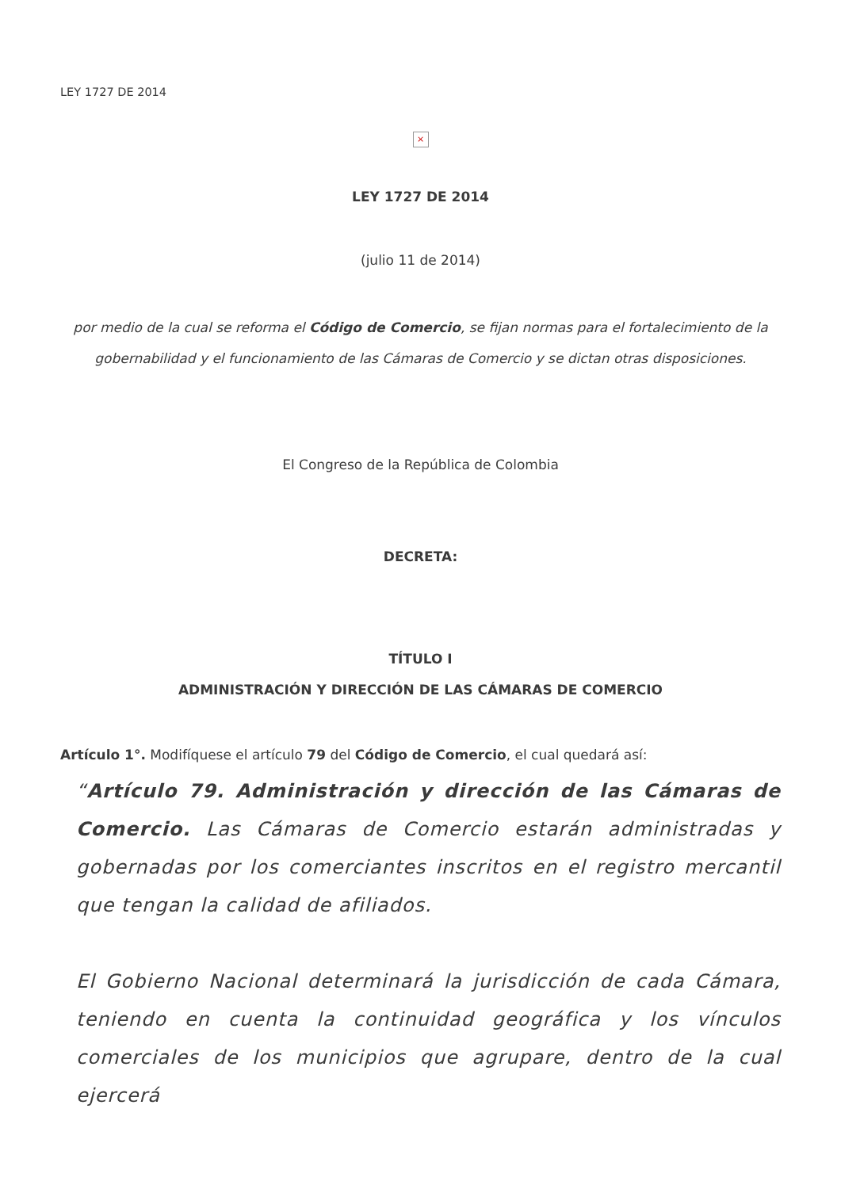LEY 1727 DE 2014
×
LEY 1727 DE 2014
(julio 11 de 2014)
por medio de la cual se reforma el Código de Comercio, se fijan normas para el fortalecimiento de la gobernabilidad y el funcionamiento de las Cámaras de Comercio y se dictan otras disposiciones.
El Congreso de la República de Colombia
DECRETA:
TÍTULO I
ADMINISTRACIÓN Y DIRECCIÓN DE LAS CÁMARAS DE COMERCIO
Artículo 1°. Modifíquese el artículo 79 del Código de Comercio, el cual quedará así:
“Artículo 79. Administración y dirección de las Cámaras de Comercio. Las Cámaras de Comercio estarán administradas y gobernadas por los comerciantes inscritos en el registro mercantil que tengan la calidad de afiliados.
El Gobierno Nacional determinará la jurisdicción de cada Cámara, teniendo en cuenta la continuidad geográfica y los vínculos comerciales de los municipios que agrupare, dentro de la cual ejercerá